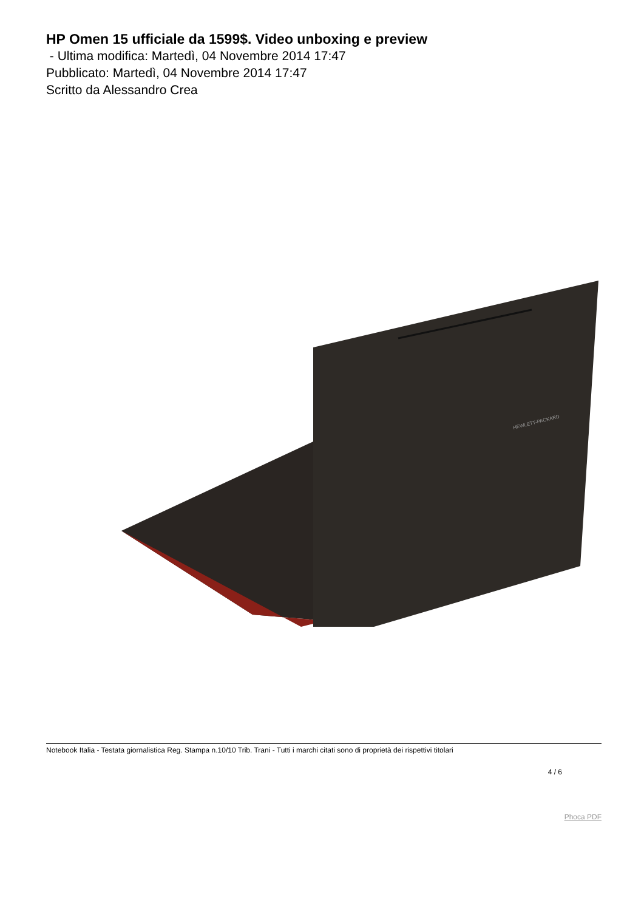HP Omen 15 ufficiale da 1599$. Video unboxing e preview
- Ultima modifica: Martedì, 04 Novembre 2014 17:47
Pubblicato: Martedì, 04 Novembre 2014 17:47
Scritto da Alessandro Crea
HEWLETT-PACKARD
Notebook Italia - Testata giornalistica Reg. Stampa n.10/10 Trib. Trani - Tutti i marchi citati sono di proprietà dei rispettivi titolari
4 / 6
Phoca PDF